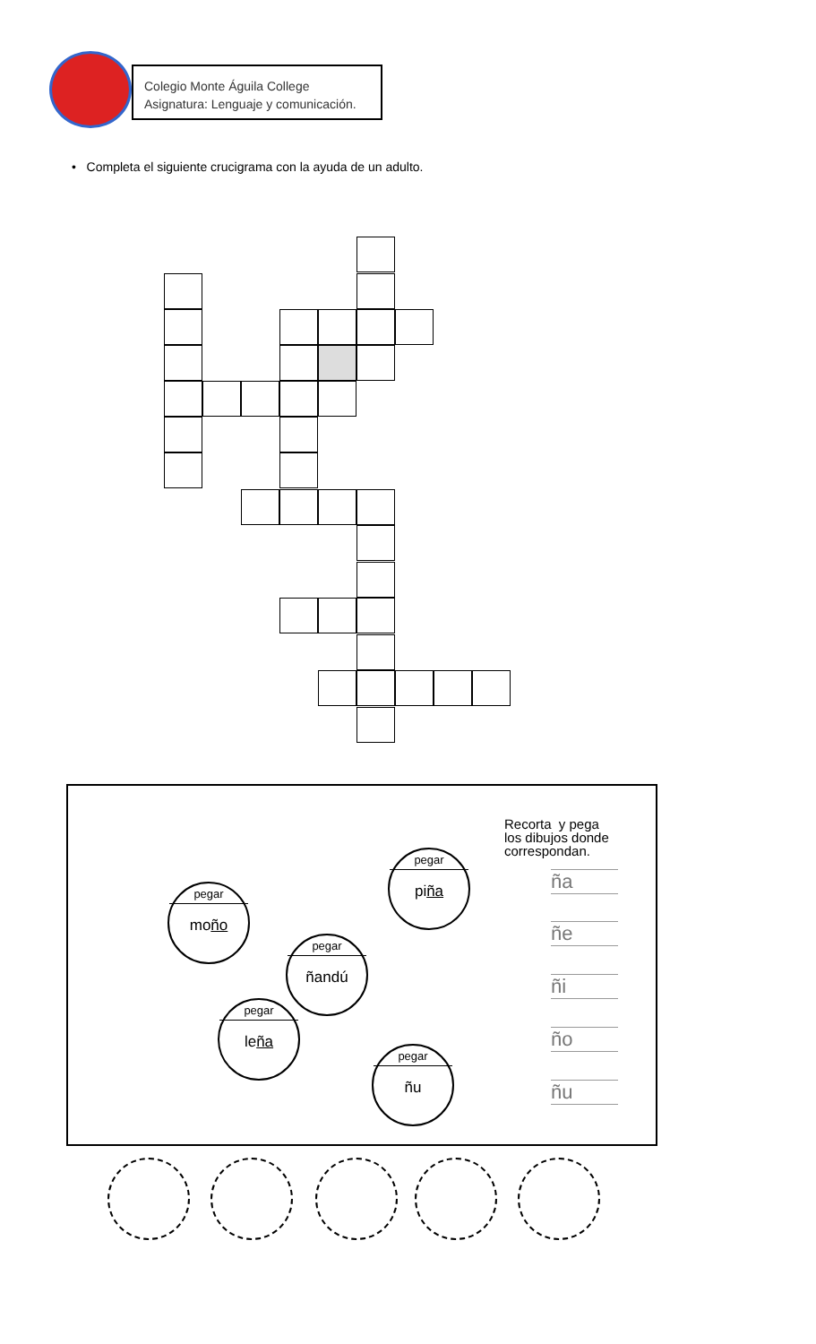Colegio Monte Águila College
Asignatura: Lenguaje y comunicación.
• Completa el siguiente crucigrama con la ayuda de un adulto.
Recorta y pega
los dibujos donde
correspondan.
pegar
piña
pegar
moño
pegar
ñandú
pegar
leña
pegar
ñu
ña
ñe
ñi
ño
ñu